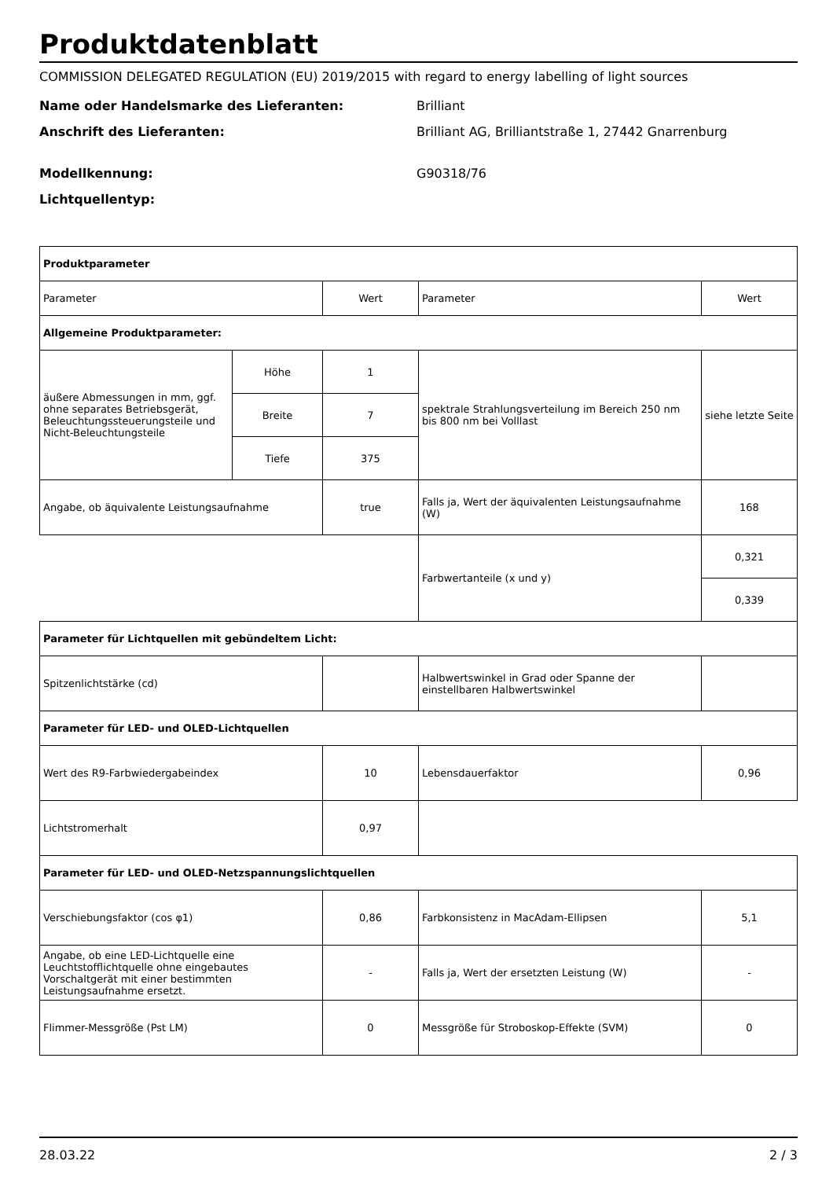Produktdatenblatt
COMMISSION DELEGATED REGULATION (EU) 2019/2015 with regard to energy labelling of light sources
Name oder Handelsmarke des Lieferanten: Brilliant
Anschrift des Lieferanten: Brilliant AG, Brilliantstraße 1, 27442 Gnarrenburg
Modellkennung: G90318/76
Lichtquellentyp:
| Produktparameter | | | | |
| Parameter | | Wert | Parameter | Wert |
| Allgemeine Produktparameter: | | | | |
| äußere Abmessungen in mm, ggf. ohne separates Betriebsgerät, Beleuchtungssteuerungsteile und Nicht-Beleuchtungsteile | Höhe | 1 | spektrale Strahlungsverteilung im Bereich 250 nm bis 800 nm bei Volllast | siehe letzte Seite |
| | Breite | 7 | | |
| | Tiefe | 375 | | |
| Angabe, ob äquivalente Leistungsaufnahme | | true | Falls ja, Wert der äquivalenten Leistungsaufnahme (W) | 168 |
| | | | Farbwertanteile (x und y) | 0,321 |
| | | | | 0,339 |
| Parameter für Lichtquellen mit gebündeltem Licht: | | | | |
| Spitzenlichtstärke (cd) | | | Halbwertswinkel in Grad oder Spanne der einstellbaren Halbwertswinkel | |
| Parameter für LED- und OLED-Lichtquellen | | | | |
| Wert des R9-Farbwiedergabeindex | | 10 | Lebensdauerfaktor | 0,96 |
| Lichtstromerhalt | | 0,97 | | |
| Parameter für LED- und OLED-Netzspannungslichtquellen | | | | |
| Verschiebungsfaktor (cos φ1) | | 0,86 | Farbkonsistenz in MacAdam-Ellipsen | 5,1 |
| Angabe, ob eine LED-Lichtquelle eine Leuchtstofflichtquelle ohne eingebautes Vorschaltgerät mit einer bestimmten Leistungsaufnahme ersetzt. | | - | Falls ja, Wert der ersetzten Leistung (W) | - |
| Flimmer-Messgröße (Pst LM) | | 0 | Messgröße für Stroboskop-Effekte (SVM) | 0 |
28.03.22 2 / 3